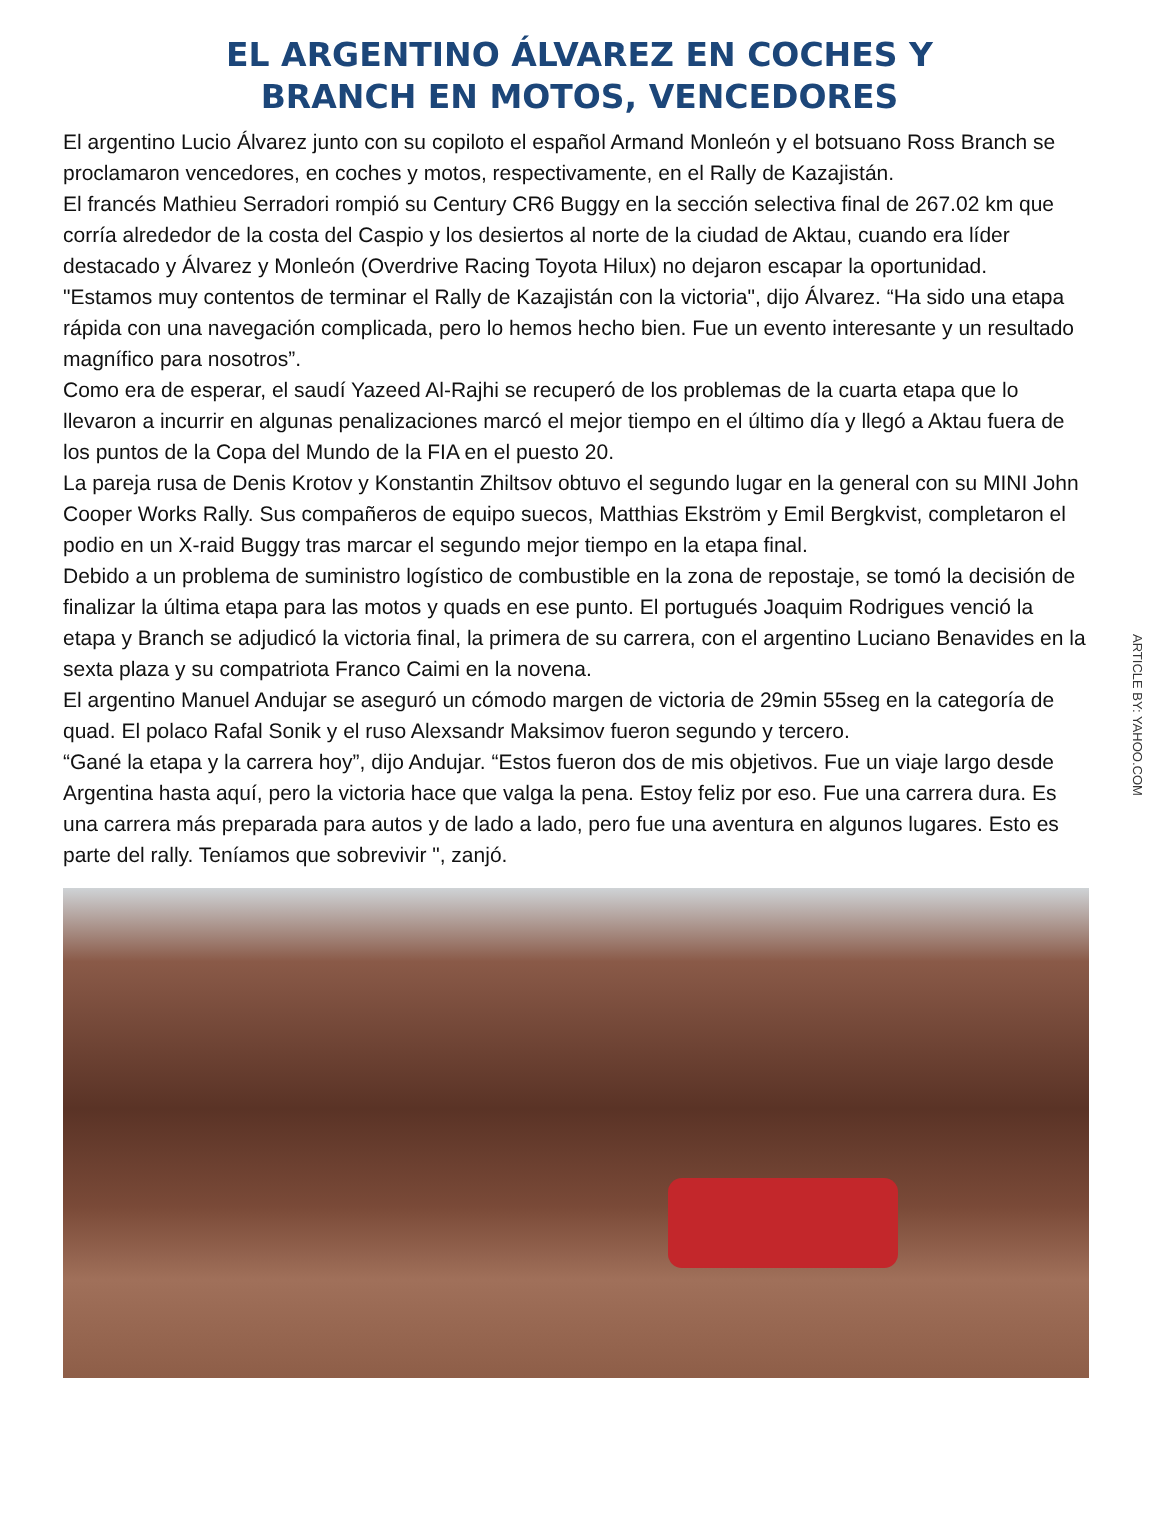EL ARGENTINO ÁLVAREZ EN COCHES Y
BRANCH EN MOTOS, VENCEDORES
El argentino Lucio Álvarez junto con su copiloto el español Armand Monleón y el botsuano Ross Branch se proclamaron vencedores, en coches y motos, respectivamente, en el Rally de Kazajistán.
El francés Mathieu Serradori rompió su Century CR6 Buggy en la sección selectiva final de 267.02 km que corría alrededor de la costa del Caspio y los desiertos al norte de la ciudad de Aktau, cuando era líder destacado y Álvarez y Monleón (Overdrive Racing Toyota Hilux) no dejaron escapar la oportunidad.
"Estamos muy contentos de terminar el Rally de Kazajistán con la victoria", dijo Álvarez. “Ha sido una etapa rápida con una navegación complicada, pero lo hemos hecho bien. Fue un evento interesante y un resultado magnífico para nosotros”.
Como era de esperar, el saudí Yazeed Al-Rajhi se recuperó de los problemas de la cuarta etapa que lo llevaron a incurrir en algunas penalizaciones marcó el mejor tiempo en el último día y llegó a Aktau fuera de los puntos de la Copa del Mundo de la FIA en el puesto 20.
La pareja rusa de Denis Krotov y Konstantin Zhiltsov obtuvo el segundo lugar en la general con su MINI John Cooper Works Rally. Sus compañeros de equipo suecos, Matthias Ekström y Emil Bergkvist, completaron el podio en un X-raid Buggy tras marcar el segundo mejor tiempo en la etapa final.
Debido a un problema de suministro logístico de combustible en la zona de repostaje, se tomó la decisión de finalizar la última etapa para las motos y quads en ese punto. El portugués Joaquim Rodrigues venció la etapa y Branch se adjudicó la victoria final, la primera de su carrera, con el argentino Luciano Benavides en la sexta plaza y su compatriota Franco Caimi en la novena.
El argentino Manuel Andujar se aseguró un cómodo margen de victoria de 29min 55seg en la categoría de quad. El polaco Rafal Sonik y el ruso Alexsandr Maksimov fueron segundo y tercero.
“Gané la etapa y la carrera hoy”, dijo Andujar. “Estos fueron dos de mis objetivos. Fue un viaje largo desde Argentina hasta aquí, pero la victoria hace que valga la pena. Estoy feliz por eso. Fue una carrera dura. Es una carrera más preparada para autos y de lado a lado, pero fue una aventura en algunos lugares. Esto es parte del rally. Teníamos que sobrevivir ", zanjó.
ARTICLE BY: YAHOO.COM